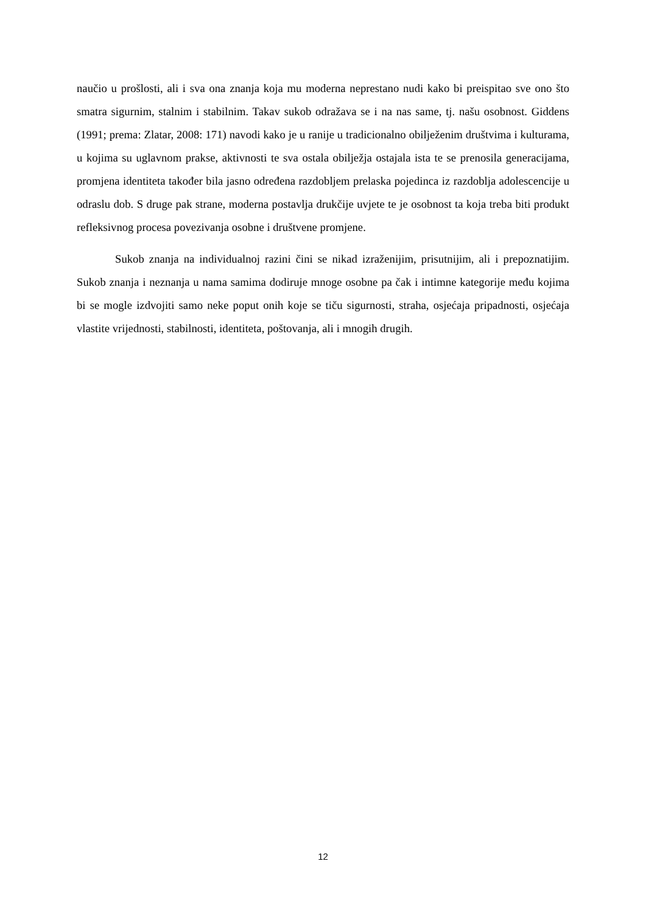naučio u prošlosti, ali i sva ona znanja koja mu moderna neprestano nudi kako bi preispitao sve ono što smatra sigurnim, stalnim i stabilnim. Takav sukob odražava se i na nas same, tj. našu osobnost. Giddens (1991; prema: Zlatar, 2008: 171) navodi kako je u ranije u tradicionalno obilježenim društvima i kulturama, u kojima su uglavnom prakse, aktivnosti te sva ostala obilježja ostajala ista te se prenosila generacijama, promjena identiteta također bila jasno određena razdobljem prelaska pojedinca iz razdoblja adolescencije u odraslu dob. S druge pak strane, moderna postavlja drukčije uvjete te je osobnost ta koja treba biti produkt refleksivnog procesa povezivanja osobne i društvene promjene.
Sukob znanja na individualnoj razini čini se nikad izraženijim, prisutnijim, ali i prepoznatijim. Sukob znanja i neznanja u nama samima dodiruje mnoge osobne pa čak i intimne kategorije među kojima bi se mogle izdvojiti samo neke poput onih koje se tiču sigurnosti, straha, osjećaja pripadnosti, osjećaja vlastite vrijednosti, stabilnosti, identiteta, poštovanja, ali i mnogih drugih.
12